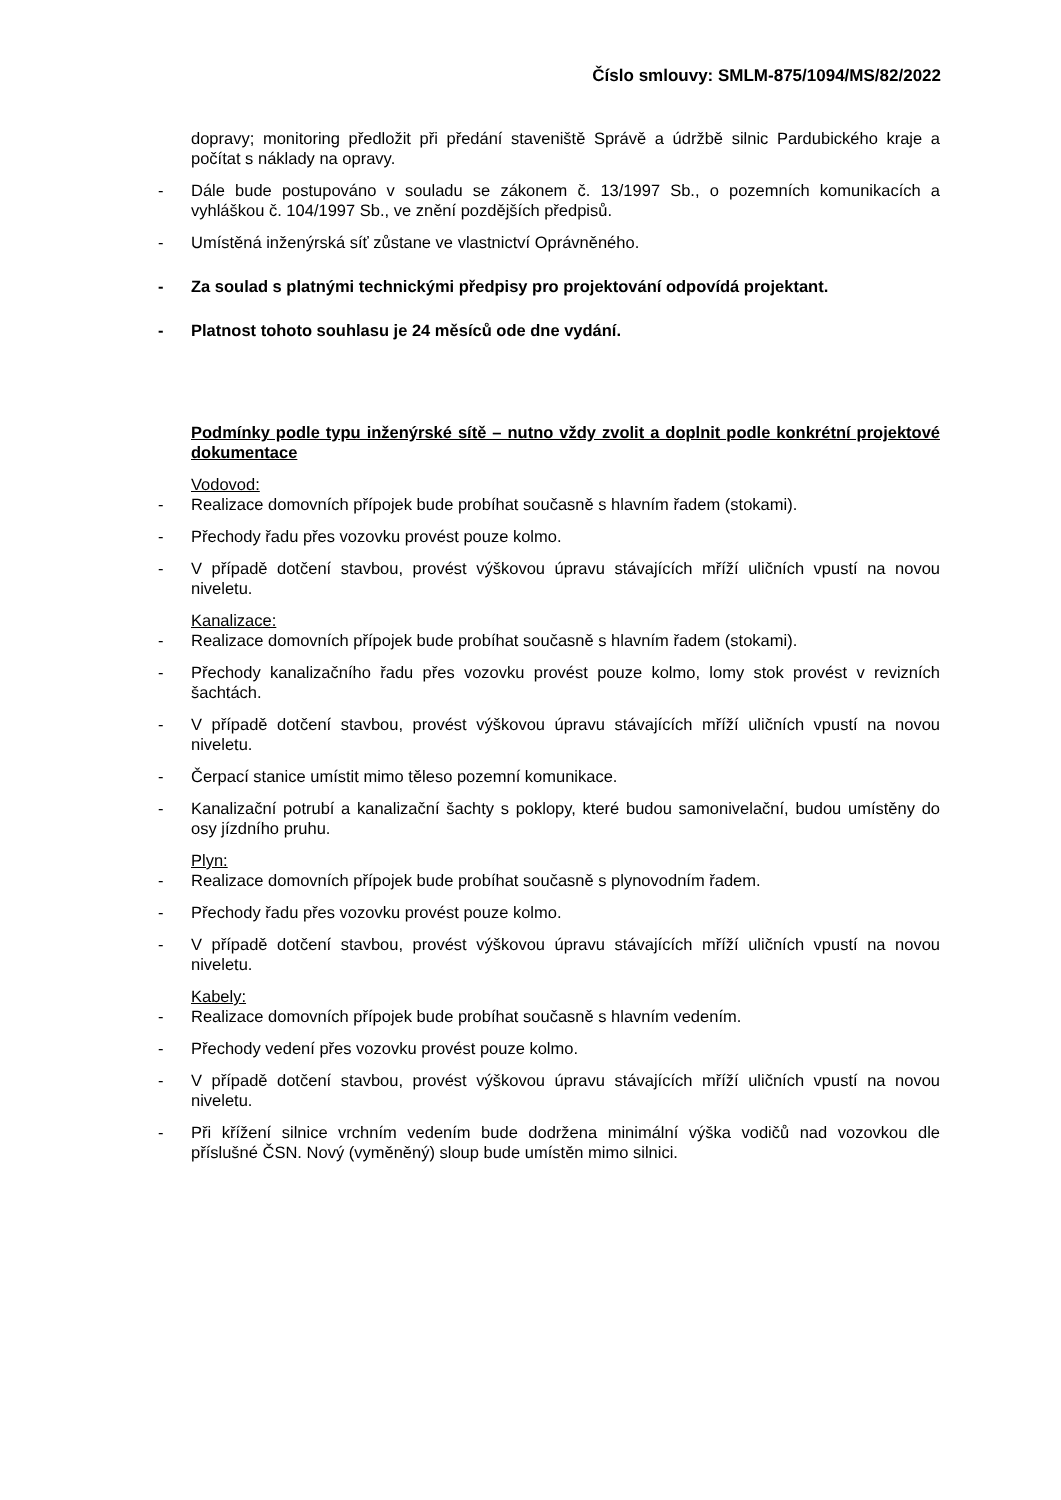Číslo smlouvy: SMLM-875/1094/MS/82/2022
dopravy; monitoring předložit při předání staveniště Správě a údržbě silnic Pardubického kraje a počítat s náklady na opravy.
- Dále bude postupováno v souladu se zákonem č. 13/1997 Sb., o pozemních komunikacích a vyhláškou č. 104/1997 Sb., ve znění pozdějších předpisů.
- Umístěná inženýrská síť zůstane ve vlastnictví Oprávněného.
- Za soulad s platnými technickými předpisy pro projektování odpovídá projektant.
- Platnost tohoto souhlasu je 24 měsíců ode dne vydání.
Podmínky podle typu inženýrské sítě – nutno vždy zvolit a doplnit podle konkrétní projektové dokumentace
Vodovod:
- Realizace domovních přípojek bude probíhat současně s hlavním řadem (stokami).
- Přechody řadu přes vozovku provést pouze kolmo.
- V případě dotčení stavbou, provést výškovou úpravu stávajících mříží uličních vpustí na novou niveletu.
Kanalizace:
- Realizace domovních přípojek bude probíhat současně s hlavním řadem (stokami).
- Přechody kanalizačního řadu přes vozovku provést pouze kolmo, lomy stok provést v revizních šachtách.
- V případě dotčení stavbou, provést výškovou úpravu stávajících mříží uličních vpustí na novou niveletu.
- Čerpací stanice umístit mimo těleso pozemní komunikace.
- Kanalizační potrubí a kanalizační šachty s poklopy, které budou samonivelační, budou umístěny do osy jízdního pruhu.
Plyn:
- Realizace domovních přípojek bude probíhat současně s plynovodním řadem.
- Přechody řadu přes vozovku provést pouze kolmo.
- V případě dotčení stavbou, provést výškovou úpravu stávajících mříží uličních vpustí na novou niveletu.
Kabely:
- Realizace domovních přípojek bude probíhat současně s hlavním vedením.
- Přechody vedení přes vozovku provést pouze kolmo.
- V případě dotčení stavbou, provést výškovou úpravu stávajících mříží uličních vpustí na novou niveletu.
- Při křížení silnice vrchním vedením bude dodržena minimální výška vodičů nad vozovkou dle příslušné ČSN. Nový (vyměněný) sloup bude umístěn mimo silnici.